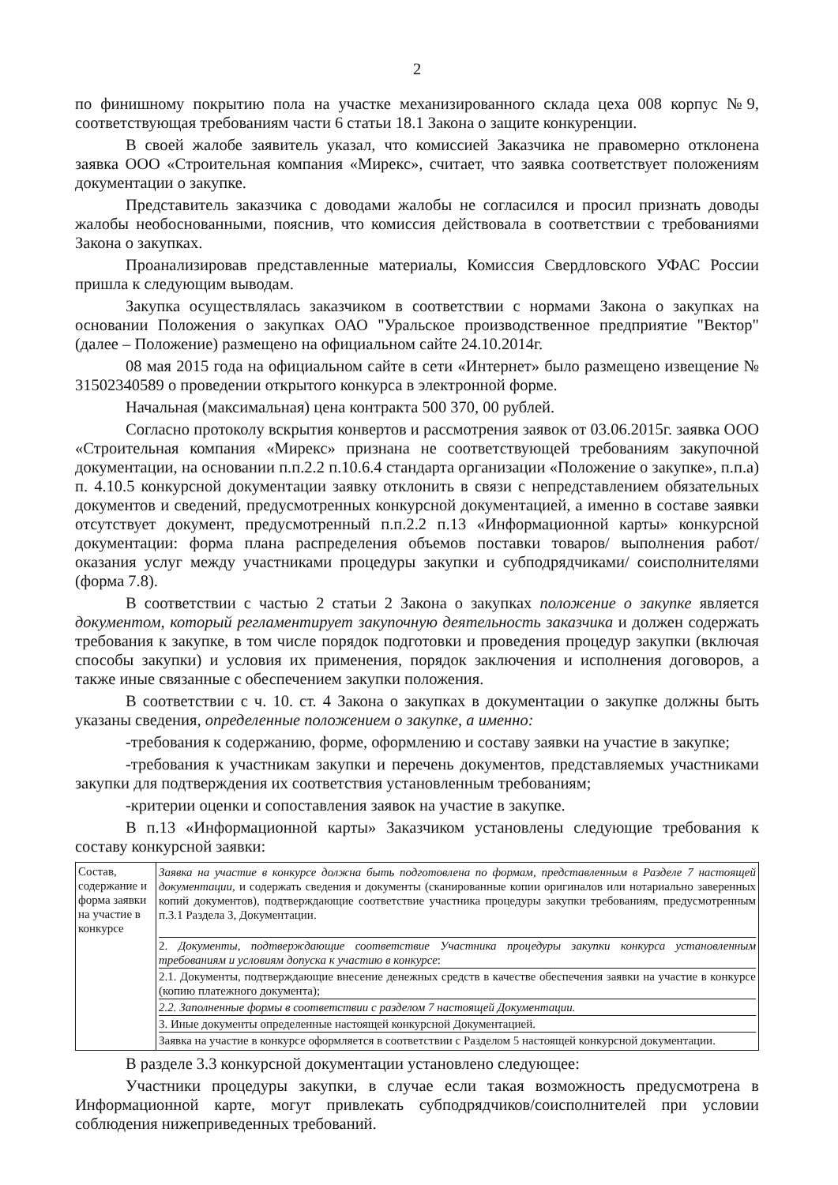2
по финишному покрытию пола на участке механизированного склада цеха 008 корпус №9, соответствующая требованиям части 6 статьи 18.1 Закона о защите конкуренции.
В своей жалобе заявитель указал, что комиссией Заказчика не правомерно отклонена заявка ООО «Строительная компания «Мирекс», считает, что заявка соответствует положениям документации о закупке.
Представитель заказчика с доводами жалобы не согласился и просил признать доводы жалобы необоснованными, пояснив, что комиссия действовала в соответствии с требованиями Закона о закупках.
Проанализировав представленные материалы, Комиссия Свердловского УФАС России пришла к следующим выводам.
Закупка осуществлялась заказчиком в соответствии с нормами Закона о закупках на основании Положения о закупках ОАО "Уральское производственное предприятие "Вектор" (далее – Положение) размещено на официальном сайте 24.10.2014г.
08 мая 2015 года на официальном сайте в сети «Интернет» было размещено извещение № 31502340589 о проведении открытого конкурса в электронной форме.
Начальная (максимальная) цена контракта 500 370, 00 рублей.
Согласно протоколу вскрытия конвертов и рассмотрения заявок от 03.06.2015г. заявка ООО «Строительная компания «Мирекс» признана не соответствующей требованиям закупочной документации, на основании п.п.2.2 п.10.6.4 стандарта организации «Положение о закупке», п.п.а) п. 4.10.5 конкурсной документации заявку отклонить в связи с непредставлением обязательных документов и сведений, предусмотренных конкурсной документацией, а именно в составе заявки отсутствует документ, предусмотренный п.п.2.2 п.13 «Информационной карты» конкурсной документации: форма плана распределения объемов поставки товаров/ выполнения работ/ оказания услуг между участниками процедуры закупки и субподрядчиками/ соисполнителями (форма 7.8).
В соответствии с частью 2 статьи 2 Закона о закупках положение о закупке является документом, который регламентирует закупочную деятельность заказчика и должен содержать требования к закупке, в том числе порядок подготовки и проведения процедур закупки (включая способы закупки) и условия их применения, порядок заключения и исполнения договоров, а также иные связанные с обеспечением закупки положения.
В соответствии с ч. 10. ст. 4 Закона о закупках в документации о закупке должны быть указаны сведения, определенные положением о закупке, а именно:
-требования к содержанию, форме, оформлению и составу заявки на участие в закупке;
-требования к участникам закупки и перечень документов, представляемых участниками закупки для подтверждения их соответствия установленным требованиям;
-критерии оценки и сопоставления заявок на участие в закупке.
В п.13 «Информационной карты» Заказчиком установлены следующие требования к составу конкурсной заявки:
| Состав, содержание и форма заявки на участие в конкурсе | Заявка на участие в конкурсе должна быть подготовлена по формам, представленным в Разделе 7 настоящей документации , и содержать сведения и документы (сканированные копии оригиналов или нотариально заверенных копий документов), подтверждающие соответствие участника процедуры закупки требованиям, предусмотренным п.3.1 Раздела 3, Документации. 2. Документы, подтверждающие соответствие Участника процедуры закупки конкурса установленным требованиям и условиям допуска к участию в конкурсе : 2.1. Документы, подтверждающие внесение денежных средств в качестве обеспечения заявки на участие в конкурсе (копию платежного документа); 2.2. Заполненные формы в соответствии с разделом 7 настоящей Документации. 3. Иные документы определенные настоящей конкурсной Документацией. Заявка на участие в конкурсе оформляется в соответствии с Разделом 5 настоящей конкурсной документации. |
В разделе 3.3 конкурсной документации установлено следующее:
Участники процедуры закупки, в случае если такая возможность предусмотрена в Информационной карте, могут привлекать субподрядчиков/соисполнителей при условии соблюдения нижеприведенных требований.